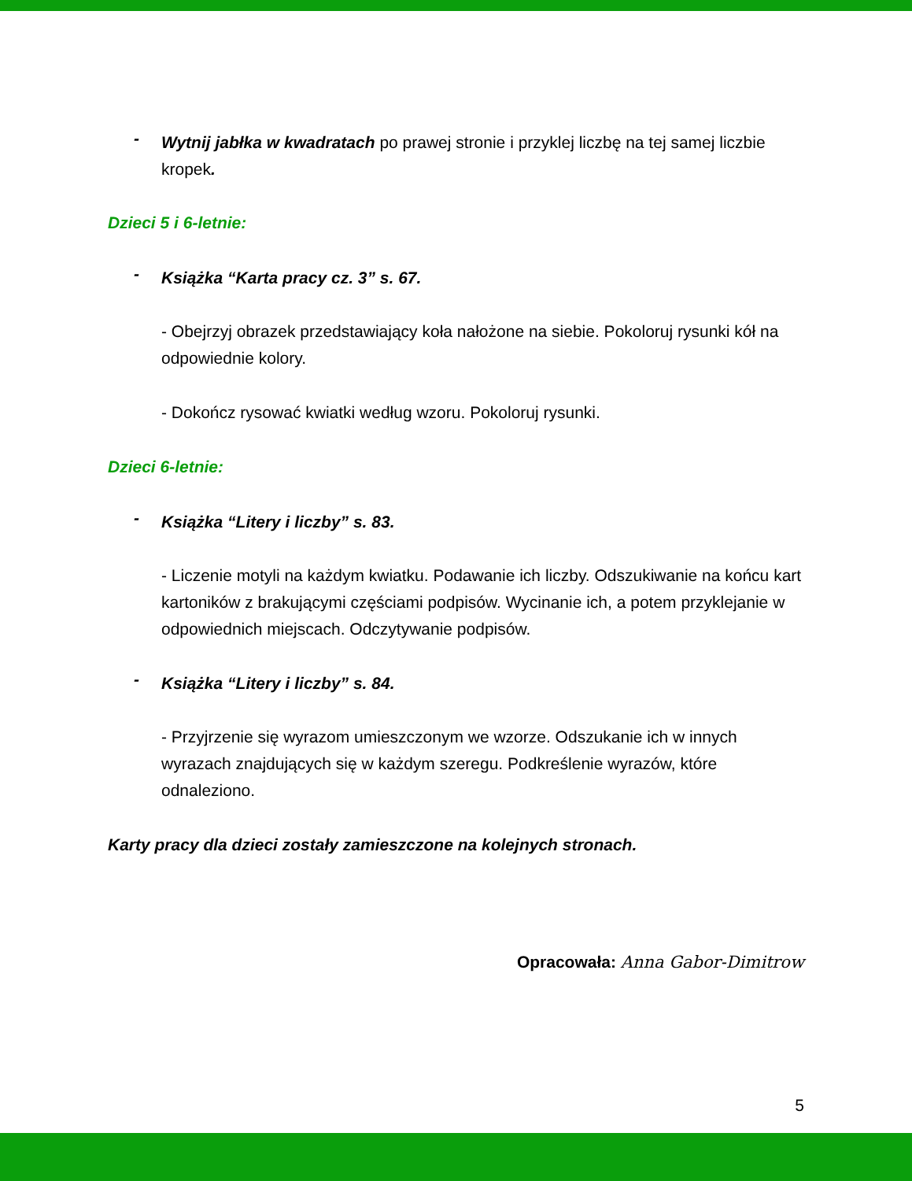-
Wytnij jabłka w kwadratach po prawej stronie i przyklej liczbę na tej samej liczbie kropek.
Dzieci 5 i 6-letnie:
-
Książka “Karta pracy cz. 3” s. 67.
- Obejrzyj obrazek przedstawiający koła nałożone na siebie. Pokoloruj rysunki kół na odpowiednie kolory.
- Dokończ rysować kwiatki według wzoru. Pokoloruj rysunki.
Dzieci 6-letnie:
-
Książka “Litery i liczby” s. 83.
- Liczenie motyli na każdym kwiatku. Podawanie ich liczby. Odszukiwanie na końcu kart kartoników z brakującymi częściami podpisów. Wycinanie ich, a potem przyklejanie w odpowiednich miejscach. Odczytywanie podpisów.
-
Książka “Litery i liczby” s. 84.
- Przyjrzenie się wyrazom umieszczonym we wzorze. Odszukanie ich w innych wyrazach znajdujących się w każdym szeregu. Podkreślenie wyrazów, które odnaleziono.
Karty pracy dla dzieci zostały zamieszczone na kolejnych stronach.
Opracowała: Anna Gabor-Dimitrow
5